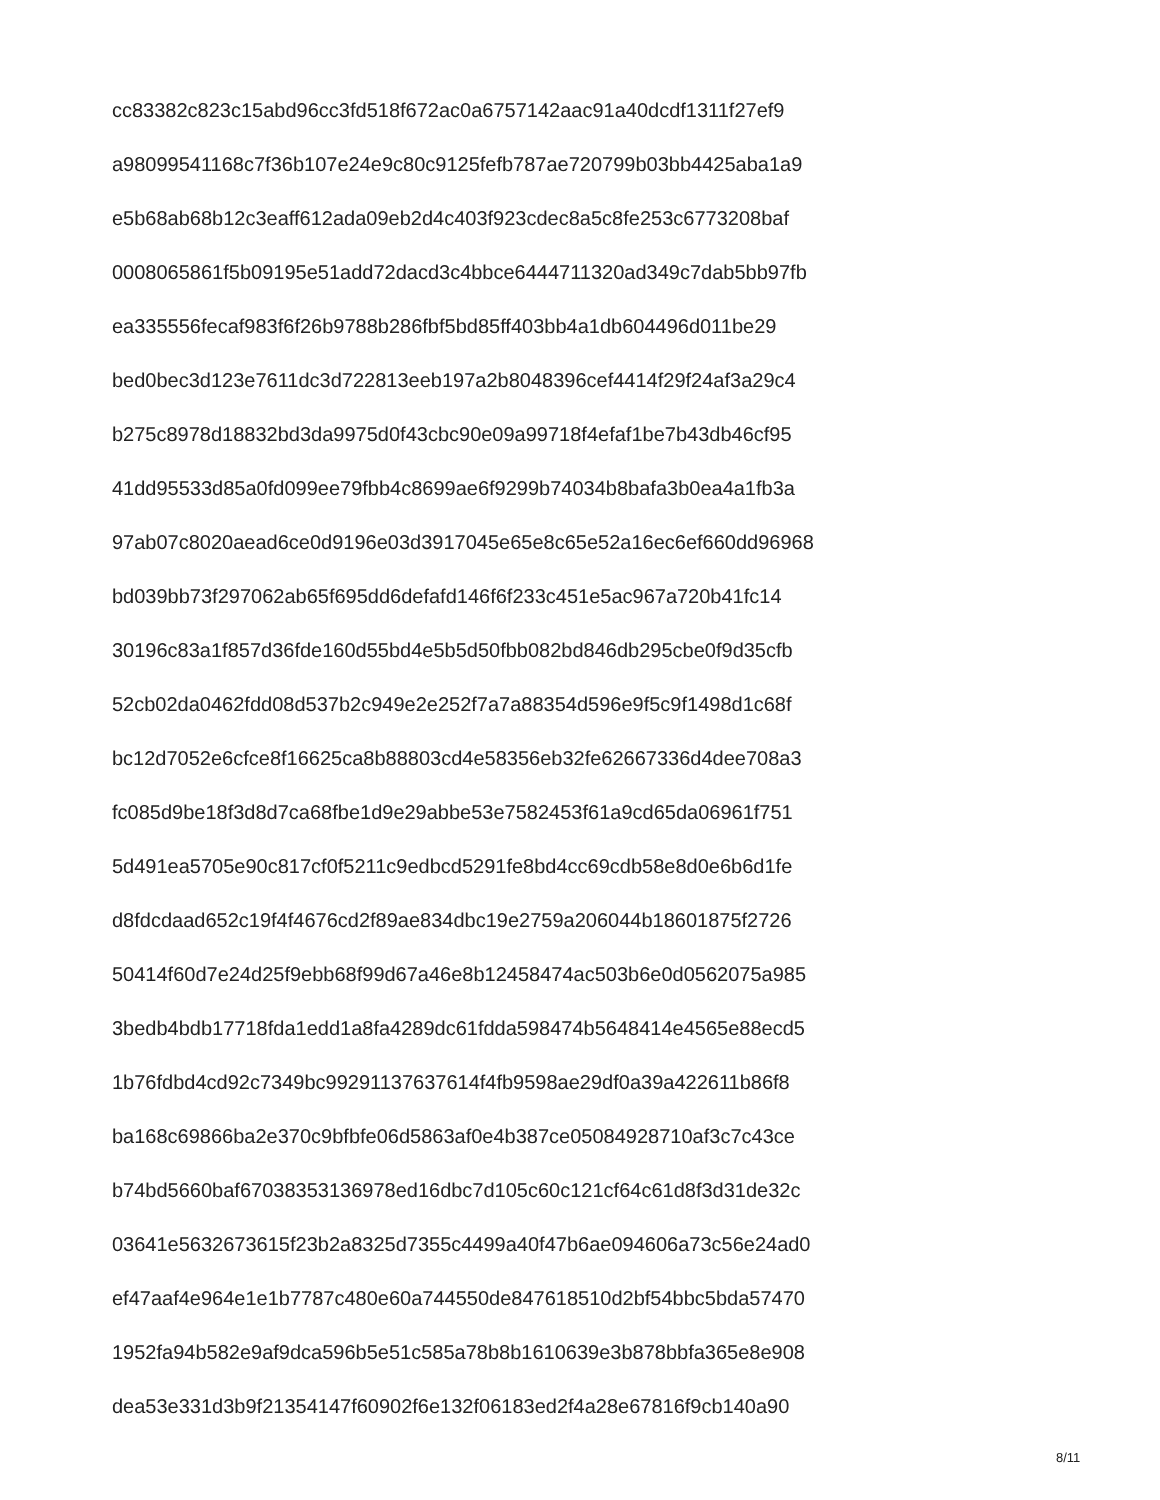cc83382c823c15abd96cc3fd518f672ac0a6757142aac91a40dcdf1311f27ef9
a98099541168c7f36b107e24e9c80c9125fefb787ae720799b03bb4425aba1a9
e5b68ab68b12c3eaff612ada09eb2d4c403f923cdec8a5c8fe253c6773208baf
0008065861f5b09195e51add72dacd3c4bbce6444711320ad349c7dab5bb97fb
ea335556fecaf983f6f26b9788b286fbf5bd85ff403bb4a1db604496d011be29
bed0bec3d123e7611dc3d722813eeb197a2b8048396cef4414f29f24af3a29c4
b275c8978d18832bd3da9975d0f43cbc90e09a99718f4efaf1be7b43db46cf95
41dd95533d85a0fd099ee79fbb4c8699ae6f9299b74034b8bafa3b0ea4a1fb3a
97ab07c8020aead6ce0d9196e03d3917045e65e8c65e52a16ec6ef660dd96968
bd039bb73f297062ab65f695dd6defafd146f6f233c451e5ac967a720b41fc14
30196c83a1f857d36fde160d55bd4e5b5d50fbb082bd846db295cbe0f9d35cfb
52cb02da0462fdd08d537b2c949e2e252f7a7a88354d596e9f5c9f1498d1c68f
bc12d7052e6cfce8f16625ca8b88803cd4e58356eb32fe62667336d4dee708a3
fc085d9be18f3d8d7ca68fbe1d9e29abbe53e7582453f61a9cd65da06961f751
5d491ea5705e90c817cf0f5211c9edbcd5291fe8bd4cc69cdb58e8d0e6b6d1fe
d8fdcdaad652c19f4f4676cd2f89ae834dbc19e2759a206044b18601875f2726
50414f60d7e24d25f9ebb68f99d67a46e8b12458474ac503b6e0d0562075a985
3bedb4bdb17718fda1edd1a8fa4289dc61fdda598474b5648414e4565e88ecd5
1b76fdbd4cd92c7349bc99291137637614f4fb9598ae29df0a39a422611b86f8
ba168c69866ba2e370c9bfbfe06d5863af0e4b387ce05084928710af3c7c43ce
b74bd5660baf67038353136978ed16dbc7d105c60c121cf64c61d8f3d31de32c
03641e5632673615f23b2a8325d7355c4499a40f47b6ae094606a73c56e24ad0
ef47aaf4e964e1e1b7787c480e60a744550de847618510d2bf54bbc5bda57470
1952fa94b582e9af9dca596b5e51c585a78b8b1610639e3b878bbfa365e8e908
dea53e331d3b9f21354147f60902f6e132f06183ed2f4a28e67816f9cb140a90
8/11